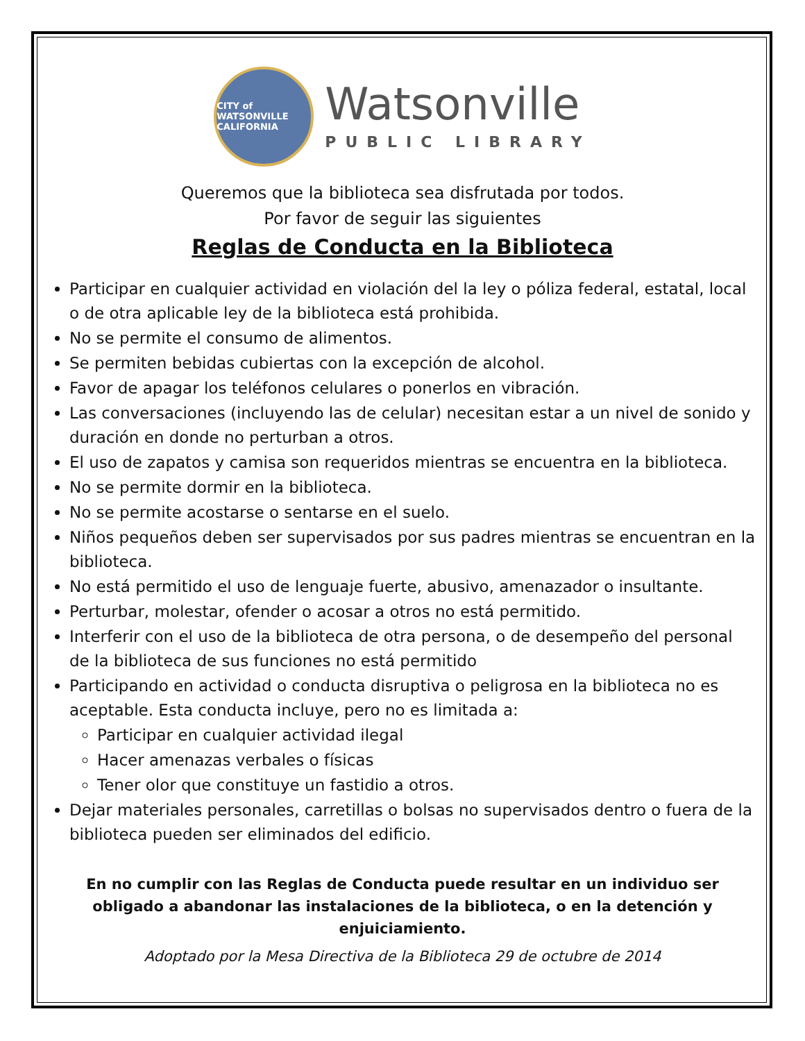CITY of WATSONVILLE
CALIFORNIA
Watsonville
PUBLIC LIBRARY
Queremos que la biblioteca sea disfrutada por todos.
Por favor de seguir las siguientes
Reglas de Conducta en la Biblioteca
Participar en cualquier actividad en violación del la ley o póliza federal, estatal, local o de otra aplicable ley de la biblioteca está prohibida.
No se permite el consumo de alimentos.
Se permiten bebidas cubiertas con la excepción de alcohol.
Favor de apagar los teléfonos celulares o ponerlos en vibración.
Las conversaciones (incluyendo las de celular) necesitan estar a un nivel de sonido y duración en donde no perturban a otros.
El uso de zapatos y camisa son requeridos mientras se encuentra en la biblioteca.
No se permite dormir en la biblioteca.
No se permite acostarse o sentarse en el suelo.
Niños pequeños deben ser supervisados por sus padres mientras se encuentran en la biblioteca.
No está permitido el uso de lenguaje fuerte, abusivo, amenazador o insultante.
Perturbar, molestar, ofender o acosar a otros no está permitido.
Interferir con el uso de la biblioteca de otra persona, o de desempeño del personal de la biblioteca de sus funciones no está permitido
Participando en actividad o conducta disruptiva o peligrosa en la biblioteca no es aceptable. Esta conducta incluye, pero no es limitada a:
Participar en cualquier actividad ilegal
Hacer amenazas verbales o físicas
Tener olor que constituye un fastidio a otros.
Dejar materiales personales, carretillas o bolsas no supervisados dentro o fuera de la biblioteca pueden ser eliminados del edificio.
En no cumplir con las Reglas de Conducta puede resultar en un individuo ser obligado a abandonar las instalaciones de la biblioteca, o en la detención y enjuiciamiento.
Adoptado por la Mesa Directiva de la Biblioteca 29 de octubre de 2014